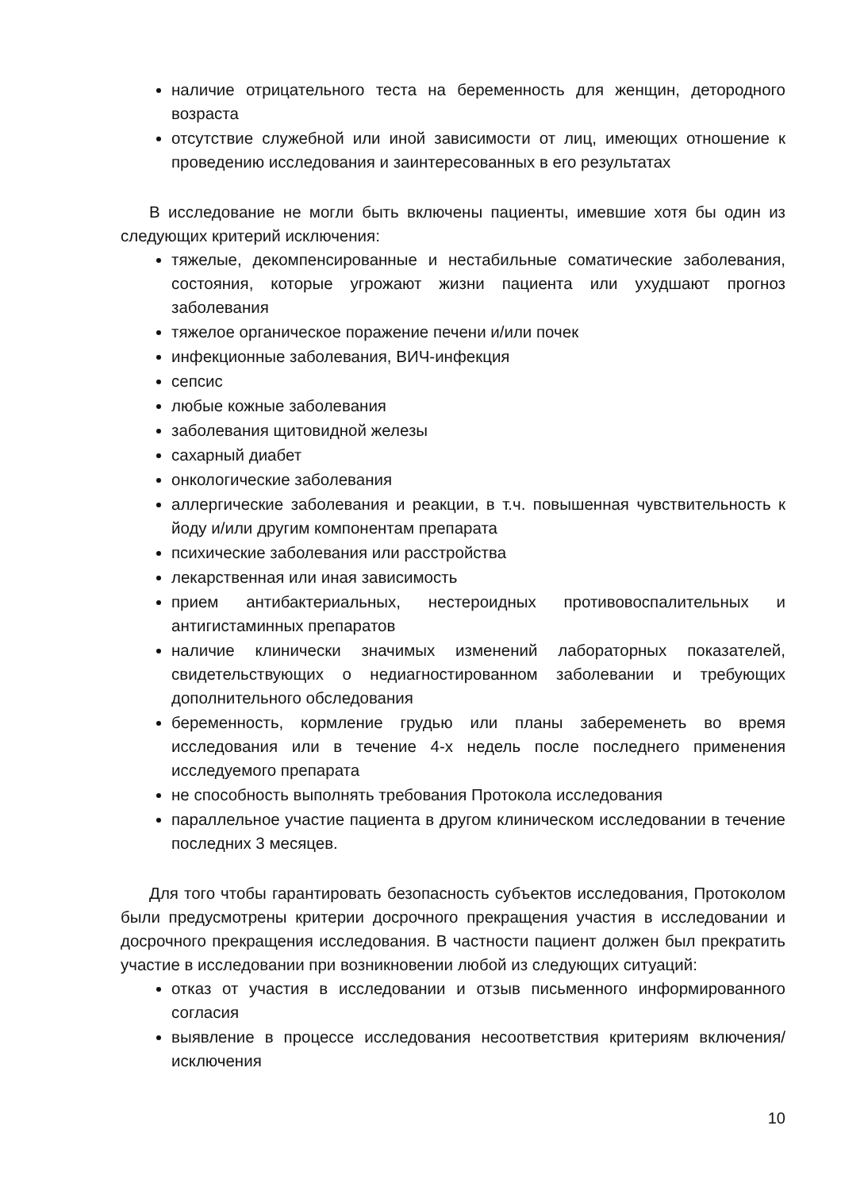наличие отрицательного теста на беременность для женщин, детородного возраста
отсутствие служебной или иной зависимости от лиц, имеющих отношение к проведению исследования и заинтересованных в его результатах
В исследование не могли быть включены пациенты, имевшие хотя бы один из следующих критерий исключения:
тяжелые, декомпенсированные и нестабильные соматические заболевания, состояния, которые угрожают жизни пациента или ухудшают прогноз заболевания
тяжелое органическое поражение печени и/или почек
инфекционные заболевания, ВИЧ-инфекция
сепсис
любые кожные заболевания
заболевания щитовидной железы
сахарный диабет
онкологические заболевания
аллергические заболевания и реакции, в т.ч. повышенная чувствительность к йоду и/или другим компонентам препарата
психические заболевания или расстройства
лекарственная или иная зависимость
прием антибактериальных, нестероидных противовоспалительных и антигистаминных препаратов
наличие клинически значимых изменений лабораторных показателей, свидетельствующих о недиагностированном заболевании и требующих дополнительного обследования
беременность, кормление грудью или планы забеременеть во время исследования или в течение 4-х недель после последнего применения исследуемого препарата
не способность выполнять требования Протокола исследования
параллельное участие пациента в другом клиническом исследовании в течение последних 3 месяцев.
Для того чтобы гарантировать безопасность субъектов исследования, Протоколом были предусмотрены критерии досрочного прекращения участия в исследовании и досрочного прекращения исследования. В частности пациент должен был прекратить участие в исследовании при возникновении любой из следующих ситуаций:
отказ от участия в исследовании и отзыв письменного информированного согласия
выявление в процессе исследования несоответствия критериям включения/исключения
10